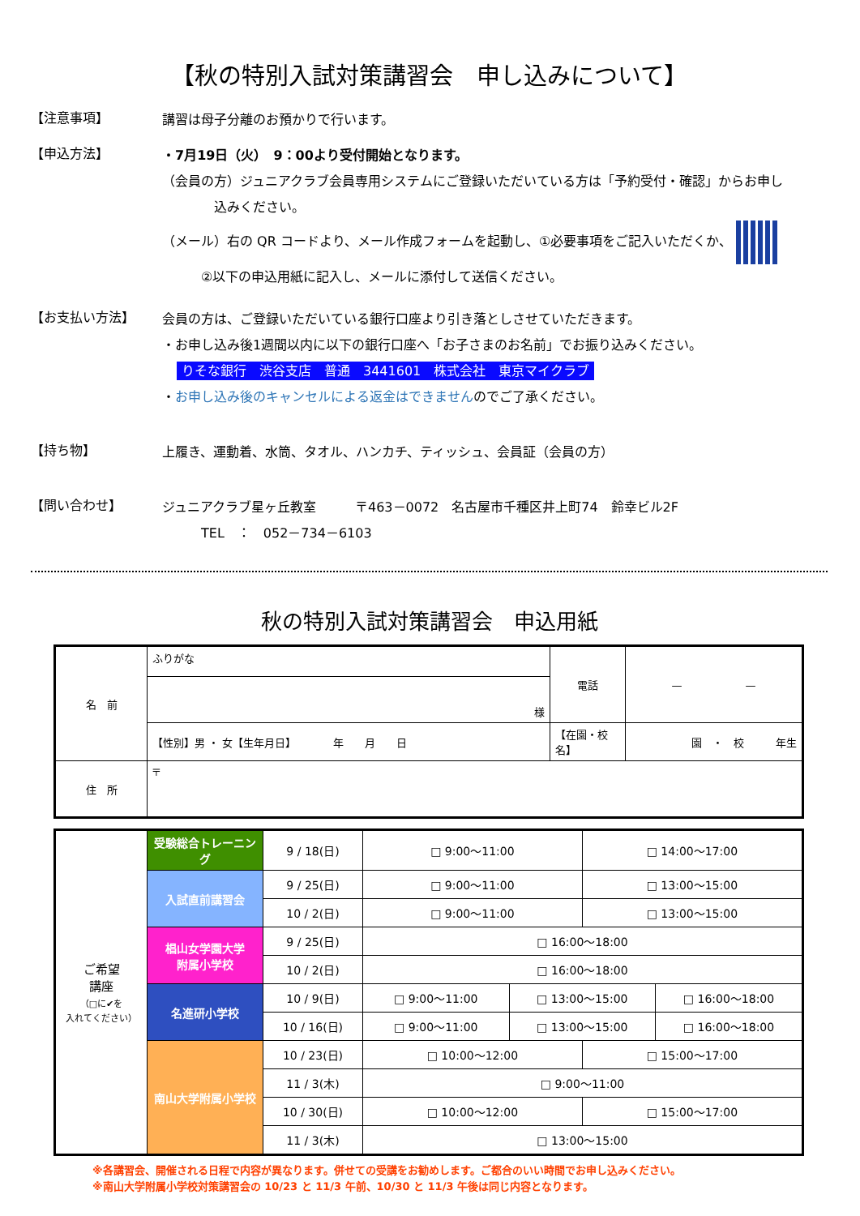【秋の特別入試対策講習会　申し込みについて】
【注意事項】
講習は母子分離のお預かりで行います。
【申込方法】
・7月19日（火）　9：00より受付開始となります。
（会員の方）ジュニアクラブ会員専用システムにご登録いただいている方は「予約受付・確認」からお申し
　　　　込みください。
（メール）右の QR コードより、メール作成フォームを起動し、①必要事項をご記入いただくか、
　　　②以下の申込用紙に記入し、メールに添付して送信ください。
【お支払い方法】
会員の方は、ご登録いただいている銀行口座より引き落としさせていただきます。
・お申し込み後1週間以内に以下の銀行口座へ「お子さまのお名前」でお振り込みください。
りそな銀行　渋谷支店　普通　3441601　株式会社　東京マイクラブ
・お申し込み後のキャンセルによる返金はできませんのでご了承ください。
【持ち物】
上履き、運動着、水筒、タオル、ハンカチ、ティッシュ、会員証（会員の方）
【問い合わせ】
ジュニアクラブ星ヶ丘教室　　　〒463－0072　名古屋市千種区井上町74　鈴幸ビル2F
　　　TEL　：　052－734－6103
秋の特別入試対策講習会　申込用紙
| 名 前 | ふりがな | 電話 | — — |
| | 様 | | |
| | 【性別】男 ・ 女【生年月日】 年 月 日 | 【在園・校名】 | 園 ・ 校 年生 |
| 住 所 | 〒 | | |
| ご希望 講座 （□に✔を 入れてください） | 受験総合トレーニング | 9 / 18(日) | □ 9:00～11:00 | | □ 14:00～17:00 | |
| | 入試直前講習会 | 9 / 25(日) | □ 9:00～11:00 | | □ 13:00～15:00 | |
| | | 10 / 2(日) | □ 9:00～11:00 | | □ 13:00～15:00 | |
| | 椙山女学園大学 附属小学校 | 9 / 25(日) | □ 16:00～18:00 | | | |
| | | 10 / 2(日) | □ 16:00～18:00 | | | |
| | 名進研小学校 | 10 / 9(日) | □ 9:00～11:00 | □ 13:00～15:00 | | □ 16:00～18:00 |
| | | 10 / 16(日) | □ 9:00～11:00 | □ 13:00～15:00 | | □ 16:00～18:00 |
| | 南山大学附属小学校 | 10 / 23(日) | □ 10:00～12:00 | | □ 15:00～17:00 | |
| | | 11 / 3(木) | □ 9:00～11:00 | | | |
| | | 10 / 30(日) | □ 10:00～12:00 | | □ 15:00～17:00 | |
| | | 11 / 3(木) | □ 13:00～15:00 | | | |
※各講習会、開催される日程で内容が異なります。併せての受講をお勧めします。ご都合のいい時間でお申し込みください。
※南山大学附属小学校対策講習会の 10/23 と 11/3 午前、10/30 と 11/3 午後は同じ内容となります。